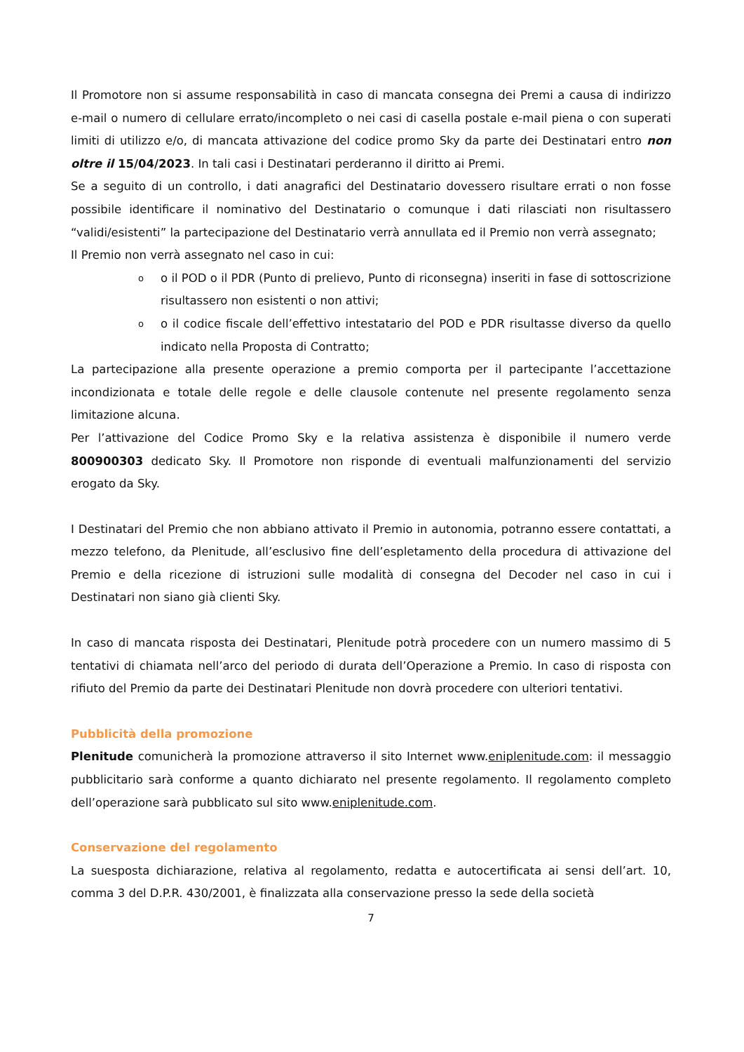Il Promotore non si assume responsabilità in caso di mancata consegna dei Premi a causa di indirizzo e-mail o numero di cellulare errato/incompleto o nei casi di casella postale e-mail piena o con superati limiti di utilizzo e/o, di mancata attivazione del codice promo Sky da parte dei Destinatari entro non oltre il 15/04/2023. In tali casi i Destinatari perderanno il diritto ai Premi.
Se a seguito di un controllo, i dati anagrafici del Destinatario dovessero risultare errati o non fosse possibile identificare il nominativo del Destinatario o comunque i dati rilasciati non risultassero “validi/esistenti” la partecipazione del Destinatario verrà annullata ed il Premio non verrà assegnato;
Il Premio non verrà assegnato nel caso in cui:
oo il POD o il PDR (Punto di prelievo, Punto di riconsegna) inseriti in fase di sottoscrizione risultassero non esistenti o non attivi;
oo il codice fiscale dell’effettivo intestatario del POD e PDR risultasse diverso da quello indicato nella Proposta di Contratto;
La partecipazione alla presente operazione a premio comporta per il partecipante l’accettazione incondizionata e totale delle regole e delle clausole contenute nel presente regolamento senza limitazione alcuna.
Per l’attivazione del Codice Promo Sky e la relativa assistenza è disponibile il numero verde 800900303 dedicato Sky. Il Promotore non risponde di eventuali malfunzionamenti del servizio erogato da Sky.
I Destinatari del Premio che non abbiano attivato il Premio in autonomia, potranno essere contattati, a mezzo telefono, da Plenitude, all’esclusivo fine dell’espletamento della procedura di attivazione del Premio e della ricezione di istruzioni sulle modalità di consegna del Decoder nel caso in cui i Destinatari non siano già clienti Sky.
In caso di mancata risposta dei Destinatari, Plenitude potrà procedere con un numero massimo di 5 tentativi di chiamata nell’arco del periodo di durata dell’Operazione a Premio. In caso di risposta con rifiuto del Premio da parte dei Destinatari Plenitude non dovrà procedere con ulteriori tentativi.
Pubblicità della promozione
Plenitude comunicherà la promozione attraverso il sito Internet www.eniplenitude.com: il messaggio pubblicitario sarà conforme a quanto dichiarato nel presente regolamento. Il regolamento completo dell’operazione sarà pubblicato sul sito www.eniplenitude.com.
Conservazione del regolamento
La suesposta dichiarazione, relativa al regolamento, redatta e autocertificata ai sensi dell’art. 10, comma 3 del D.P.R. 430/2001, è finalizzata alla conservazione presso la sede della società
7